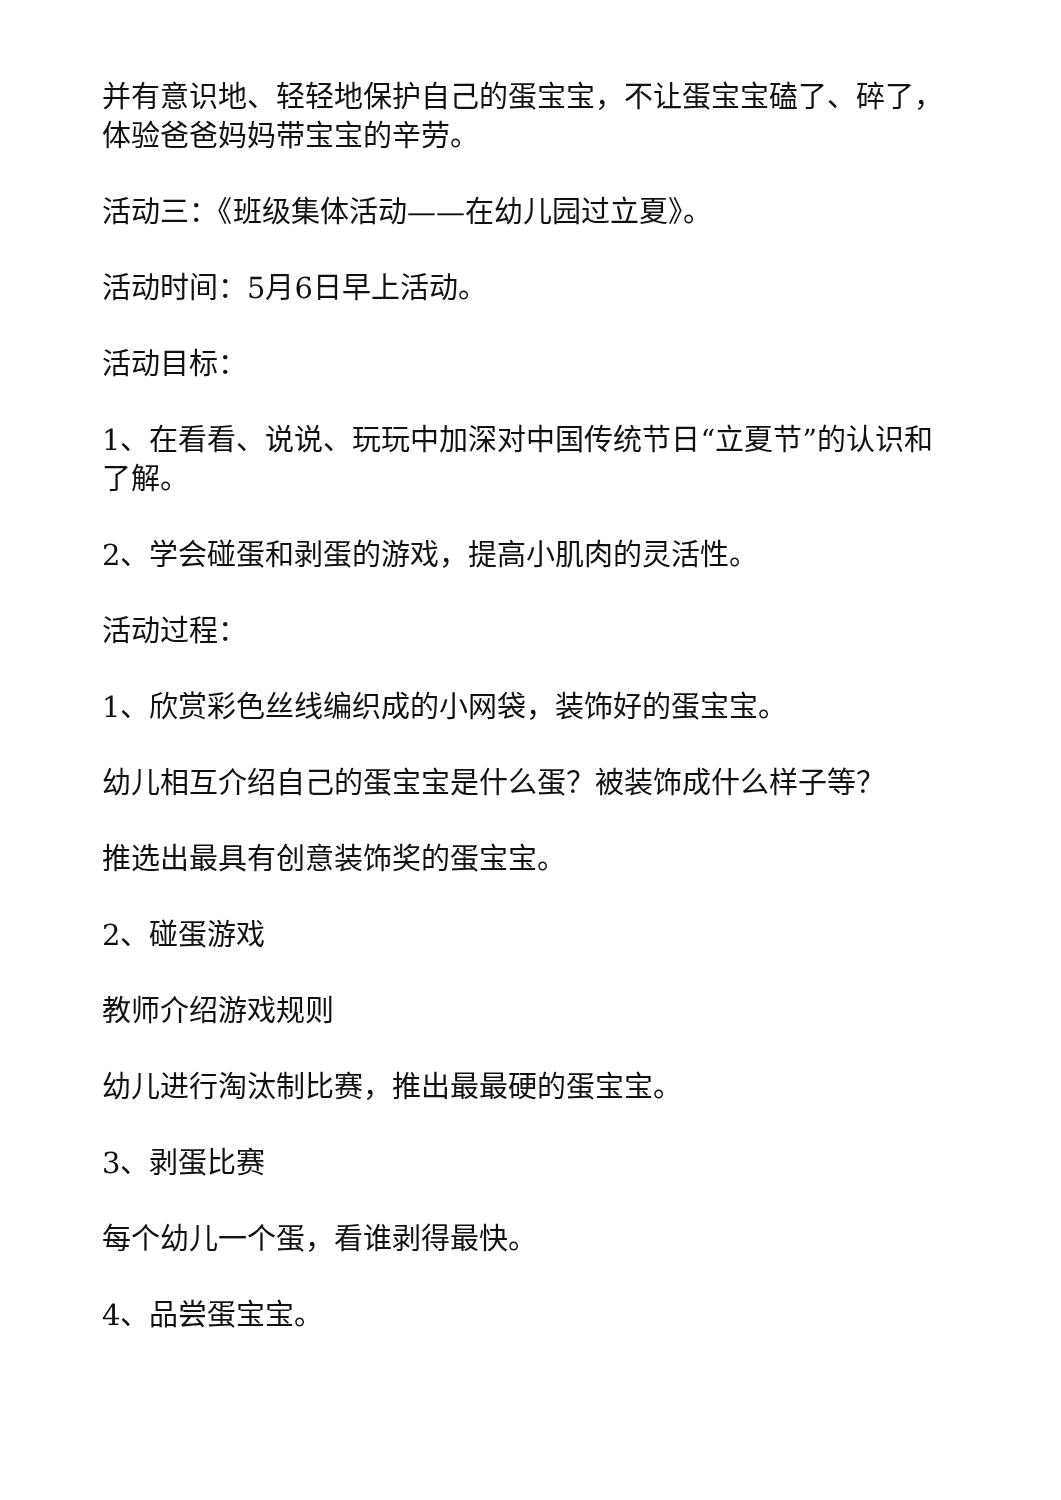并有意识地、轻轻地保护自己的蛋宝宝，不让蛋宝宝磕了、碎了，体验爸爸妈妈带宝宝的辛劳。
活动三：《班级集体活动——在幼儿园过立夏》。
活动时间：5月6日早上活动。
活动目标：
1、在看看、说说、玩玩中加深对中国传统节日“立夏节”的认识和了解。
2、学会碰蛋和剥蛋的游戏，提高小肌肉的灵活性。
活动过程：
1、欣赏彩色丝线编织成的小网袋，装饰好的蛋宝宝。
幼儿相互介绍自己的蛋宝宝是什么蛋？被装饰成什么样子等？
推选出最具有创意装饰奖的蛋宝宝。
2、碰蛋游戏
教师介绍游戏规则
幼儿进行淘汰制比赛，推出最最硬的蛋宝宝。
3、剥蛋比赛
每个幼儿一个蛋，看谁剥得最快。
4、品尝蛋宝宝。